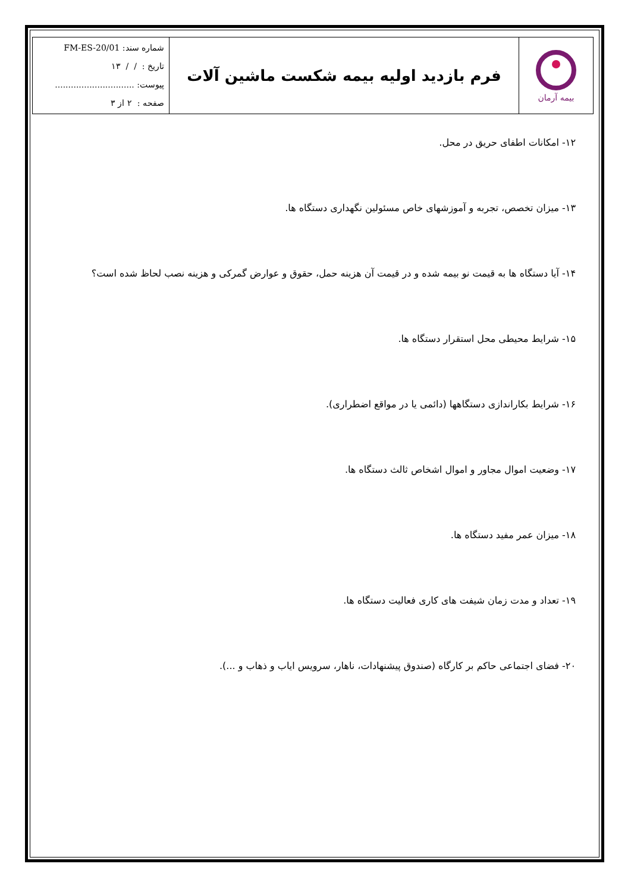| بیمه آرمان | فرم بازدید اولیه بیمه شکست ماشین آلات | شماره سند: FM-ES-20/01 تاریخ : / / ۱۳ پیوست: .............................. صفحه : ۲ از ۳ |
۱۲- امکانات اطفای حریق در محل.
۱۳- میزان تخصص، تجربه و آموزشهای خاص مسئولین نگهداری دستگاه ها.
۱۴- آیا دستگاه ها به قیمت نو بیمه شده و در قیمت آن هزینه حمل، حقوق و عوارض گمرکی و هزینه نصب لحاظ شده است؟
۱۵- شرایط محیطی محل استقرار دستگاه ها.
۱۶- شرایط بکاراندازی دستگاهها (دائمی یا در مواقع اضطراری).
۱۷- وضعیت اموال مجاور و اموال اشخاص ثالث دستگاه ها.
۱۸- میزان عمر مفید دستگاه ها.
۱۹- تعداد و مدت زمان شیفت های کاری فعالیت دستگاه ها.
۲۰- فضای اجتماعی حاکم بر کارگاه (صندوق پیشنهادات، ناهار، سرویس ایاب و ذهاب و ...).